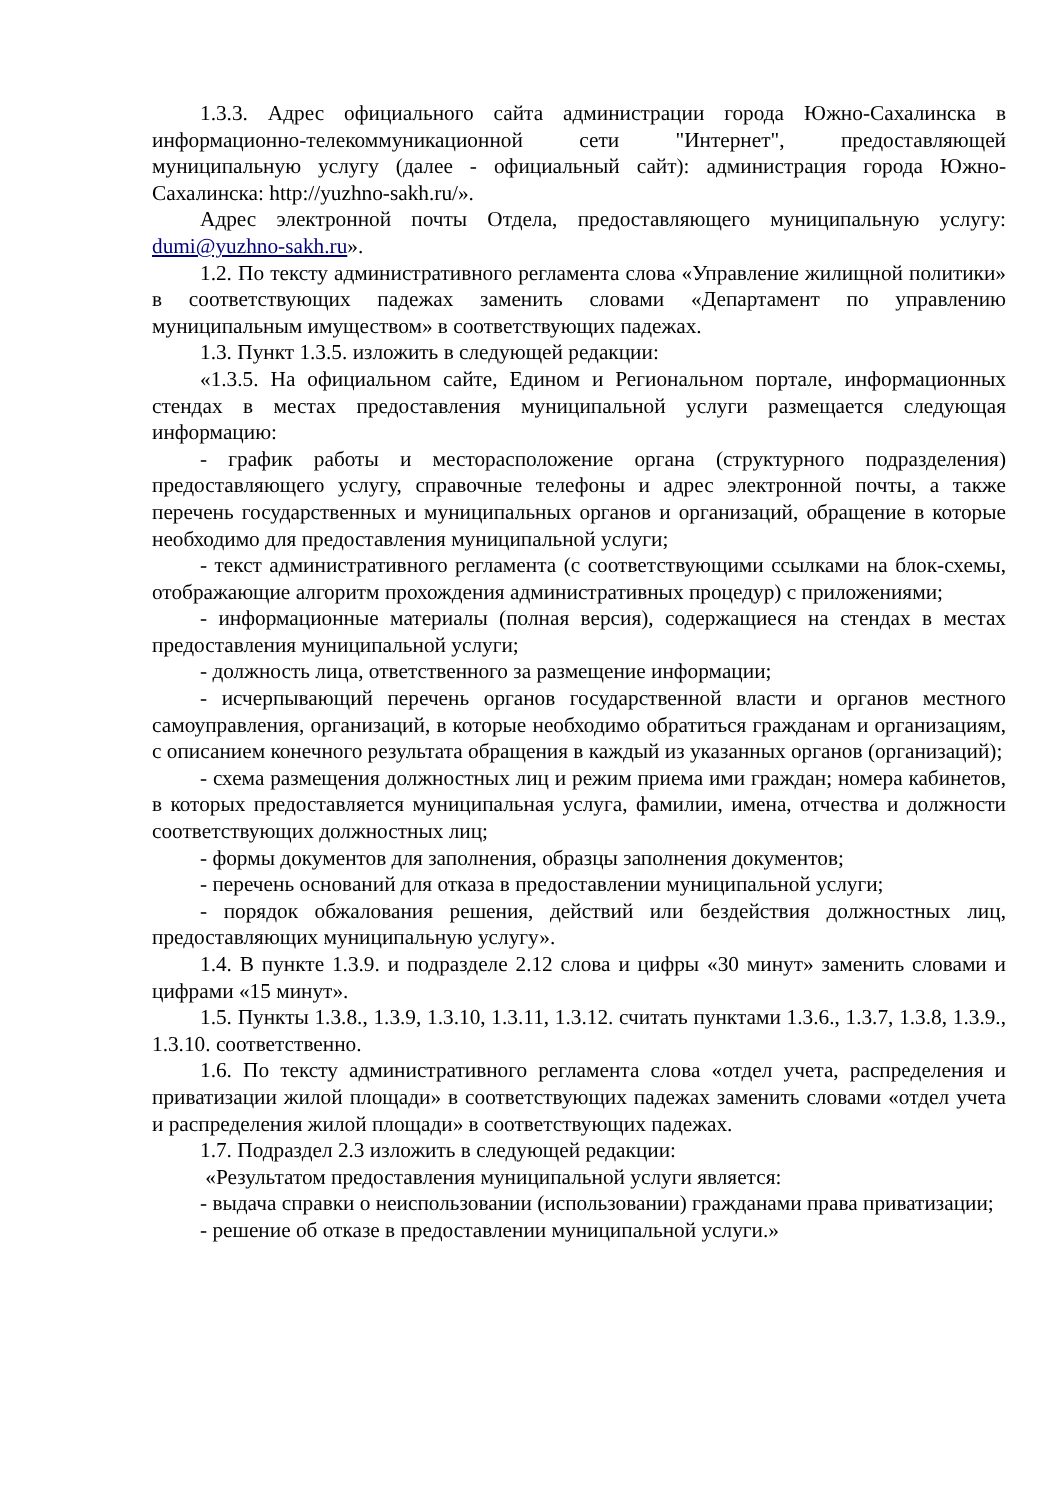1.3.3. Адрес официального сайта администрации города Южно-Сахалинска в информационно-телекоммуникационной сети "Интернет", предоставляющей муниципальную услугу (далее - официальный сайт): администрация города Южно-Сахалинска: http://yuzhno-sakh.ru/».
Адрес электронной почты Отдела, предоставляющего муниципальную услугу: dumi@yuzhno-sakh.ru».
1.2. По тексту административного регламента слова «Управление жилищной политики» в соответствующих падежах заменить словами «Департамент по управлению муниципальным имуществом» в соответствующих падежах.
1.3. Пункт 1.3.5. изложить в следующей редакции:
«1.3.5. На официальном сайте, Едином и Региональном портале, информационных стендах в местах предоставления муниципальной услуги размещается следующая информацию:
- график работы и месторасположение органа (структурного подразделения) предоставляющего услугу, справочные телефоны и адрес электронной почты, а также перечень государственных и муниципальных органов и организаций, обращение в которые необходимо для предоставления муниципальной услуги;
- текст административного регламента (с соответствующими ссылками на блок-схемы, отображающие алгоритм прохождения административных процедур) с приложениями;
- информационные материалы (полная версия), содержащиеся на стендах в местах предоставления муниципальной услуги;
- должность лица, ответственного за размещение информации;
- исчерпывающий перечень органов государственной власти и органов местного самоуправления, организаций, в которые необходимо обратиться гражданам и организациям, с описанием конечного результата обращения в каждый из указанных органов (организаций);
- схема размещения должностных лиц и режим приема ими граждан; номера кабинетов, в которых предоставляется муниципальная услуга, фамилии, имена, отчества и должности соответствующих должностных лиц;
- формы документов для заполнения, образцы заполнения документов;
- перечень оснований для отказа в предоставлении муниципальной услуги;
- порядок обжалования решения, действий или бездействия должностных лиц, предоставляющих муниципальную услугу».
1.4. В пункте 1.3.9. и подразделе 2.12 слова и цифры «30 минут» заменить словами и цифрами «15 минут».
1.5. Пункты 1.3.8., 1.3.9, 1.3.10, 1.3.11, 1.3.12. считать пунктами 1.3.6., 1.3.7, 1.3.8, 1.3.9., 1.3.10. соответственно.
1.6. По тексту административного регламента слова «отдел учета, распределения и приватизации жилой площади» в соответствующих падежах заменить словами «отдел учета и распределения жилой площади» в соответствующих падежах.
1.7. Подраздел 2.3 изложить в следующей редакции:
«Результатом предоставления муниципальной услуги является:
- выдача справки о неиспользовании (использовании) гражданами права приватизации;
- решение об отказе в предоставлении муниципальной услуги.»